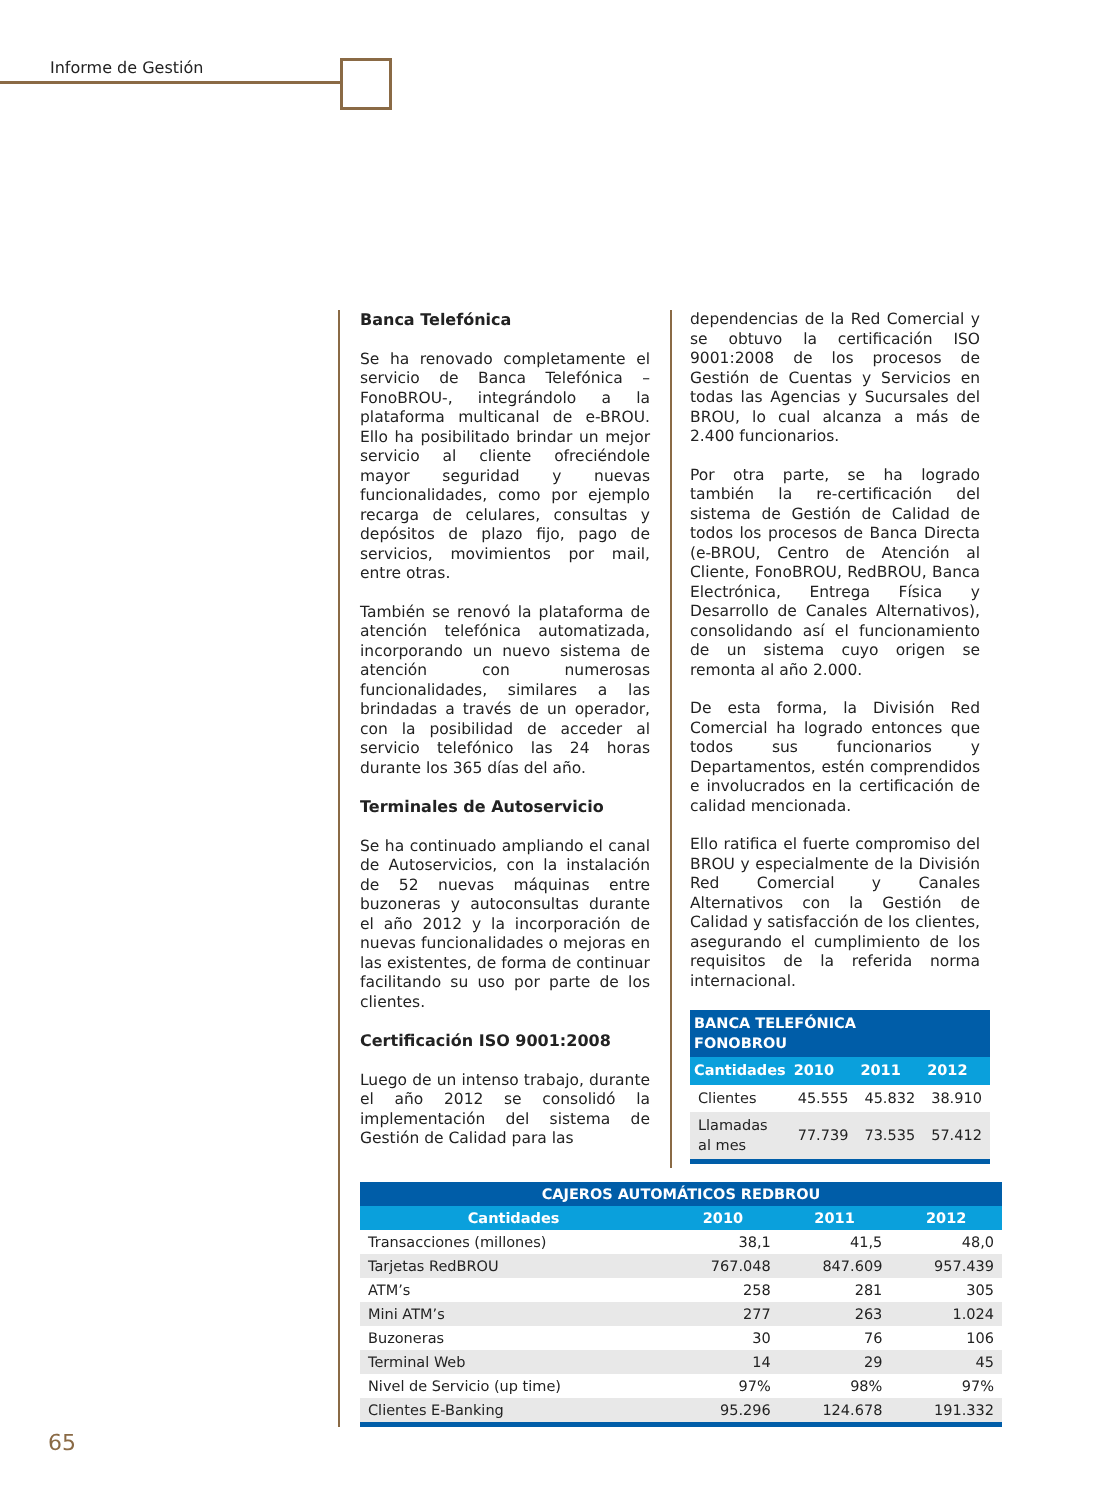Informe de Gestión
Banca Telefónica
Se ha renovado completamente el servicio de Banca Telefónica –FonoBROU-, integrándolo a la plataforma multicanal de e-BROU. Ello ha posibilitado brindar un mejor servicio al cliente ofreciéndole mayor seguridad y nuevas funcionalidades, como por ejemplo recarga de celulares, consultas y depósitos de plazo fijo, pago de servicios, movimientos por mail, entre otras.
También se renovó la plataforma de atención telefónica automatizada, incorporando un nuevo sistema de atención con numerosas funcionalidades, similares a las brindadas a través de un operador, con la posibilidad de acceder al servicio telefónico las 24 horas durante los 365 días del año.
Terminales de Autoservicio
Se ha continuado ampliando el canal de Autoservicios, con la instalación de 52 nuevas máquinas entre buzoneras y autoconsultas durante el año 2012 y la incorporación de nuevas funcionalidades o mejoras en las existentes, de forma de continuar facilitando su uso por parte de los clientes.
Certificación ISO 9001:2008
Luego de un intenso trabajo, durante el año 2012 se consolidó la implementación del sistema de Gestión de Calidad para las
dependencias de la Red Comercial y se obtuvo la certificación ISO 9001:2008 de los procesos de Gestión de Cuentas y Servicios en todas las Agencias y Sucursales del BROU, lo cual alcanza a más de 2.400 funcionarios.
Por otra parte, se ha logrado también la re-certificación del sistema de Gestión de Calidad de todos los procesos de Banca Directa (e-BROU, Centro de Atención al Cliente, FonoBROU, RedBROU, Banca Electrónica, Entrega Física y Desarrollo de Canales Alternativos), consolidando así el funcionamiento de un sistema cuyo origen se remonta al año 2.000.
De esta forma, la División Red Comercial ha logrado entonces que todos sus funcionarios y Departamentos, estén comprendidos e involucrados en la certificación de calidad mencionada.
Ello ratifica el fuerte compromiso del BROU y especialmente de la División Red Comercial y Canales Alternativos con la Gestión de Calidad y satisfacción de los clientes, asegurando el cumplimiento de los requisitos de la referida norma internacional.
| BANCA TELEFÓNICA FONOBROU | | | |
| --- | --- | --- | --- |
| Cantidades | 2010 | 2011 | 2012 |
| Clientes | 45.555 | 45.832 | 38.910 |
| Llamadas al mes | 77.739 | 73.535 | 57.412 |
| CAJEROS AUTOMÁTICOS REDBROU | | | |
| --- | --- | --- | --- |
| Cantidades | 2010 | 2011 | 2012 |
| Transacciones (millones) | 38,1 | 41,5 | 48,0 |
| Tarjetas RedBROU | 767.048 | 847.609 | 957.439 |
| ATM’s | 258 | 281 | 305 |
| Mini ATM’s | 277 | 263 | 1.024 |
| Buzoneras | 30 | 76 | 106 |
| Terminal Web | 14 | 29 | 45 |
| Nivel de Servicio (up time) | 97% | 98% | 97% |
| Clientes E-Banking | 95.296 | 124.678 | 191.332 |
65